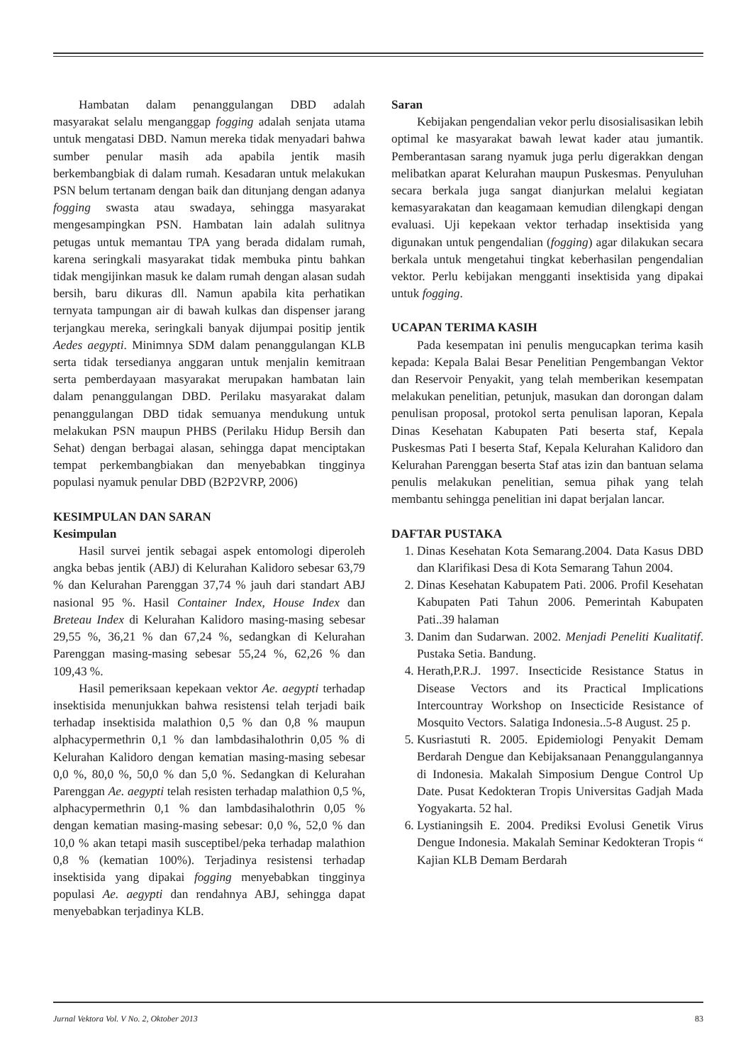Hambatan dalam penanggulangan DBD adalah masyarakat selalu menganggap fogging adalah senjata utama untuk mengatasi DBD. Namun mereka tidak menyadari bahwa sumber penular masih ada apabila jentik masih berkembangbiak di dalam rumah. Kesadaran untuk melakukan PSN belum tertanam dengan baik dan ditunjang dengan adanya fogging swasta atau swadaya, sehingga masyarakat mengesampingkan PSN. Hambatan lain adalah sulitnya petugas untuk memantau TPA yang berada didalam rumah, karena seringkali masyarakat tidak membuka pintu bahkan tidak mengijinkan masuk ke dalam rumah dengan alasan sudah bersih, baru dikuras dll. Namun apabila kita perhatikan ternyata tampungan air di bawah kulkas dan dispenser jarang terjangkau mereka, seringkali banyak dijumpai positip jentik Aedes aegypti. Minimnya SDM dalam penanggulangan KLB serta tidak tersedianya anggaran untuk menjalin kemitraan serta pemberdayaan masyarakat merupakan hambatan lain dalam penanggulangan DBD. Perilaku masyarakat dalam penanggulangan DBD tidak semuanya mendukung untuk melakukan PSN maupun PHBS (Perilaku Hidup Bersih dan Sehat) dengan berbagai alasan, sehingga dapat menciptakan tempat perkembangbiakan dan menyebabkan tingginya populasi nyamuk penular DBD (B2P2VRP, 2006)
KESIMPULAN DAN SARAN
Kesimpulan
Hasil survei jentik sebagai aspek entomologi diperoleh angka bebas jentik (ABJ) di Kelurahan Kalidoro sebesar 63,79 % dan Kelurahan Parenggan 37,74 % jauh dari standart ABJ nasional 95 %. Hasil Container Index, House Index dan Breteau Index di Kelurahan Kalidoro masing-masing sebesar 29,55 %, 36,21 % dan 67,24 %, sedangkan di Kelurahan Parenggan masing-masing sebesar 55,24 %, 62,26 % dan 109,43 %.
Hasil pemeriksaan kepekaan vektor Ae. aegypti terhadap insektisida menunjukkan bahwa resistensi telah terjadi baik terhadap insektisida malathion 0,5 % dan 0,8 % maupun alphacypermethrin 0,1 % dan lambdasihalothrin 0,05 % di Kelurahan Kalidoro dengan kematian masing-masing sebesar 0,0 %, 80,0 %, 50,0 % dan 5,0 %. Sedangkan di Kelurahan Parenggan Ae. aegypti telah resisten terhadap malathion 0,5 %, alphacypermethrin 0,1 % dan lambdasihalothrin 0,05 % dengan kematian masing-masing sebesar: 0,0 %, 52,0 % dan 10,0 % akan tetapi masih susceptibel/peka terhadap malathion 0,8 % (kematian 100%). Terjadinya resistensi terhadap insektisida yang dipakai fogging menyebabkan tingginya populasi Ae. aegypti dan rendahnya ABJ, sehingga dapat menyebabkan terjadinya KLB.
Saran
Kebijakan pengendalian vekor perlu disosialisasikan lebih optimal ke masyarakat bawah lewat kader atau jumantik. Pemberantasan sarang nyamuk juga perlu digerakkan dengan melibatkan aparat Kelurahan maupun Puskesmas. Penyuluhan secara berkala juga sangat dianjurkan melalui kegiatan kemasyarakatan dan keagamaan kemudian dilengkapi dengan evaluasi. Uji kepekaan vektor terhadap insektisida yang digunakan untuk pengendalian (fogging) agar dilakukan secara berkala untuk mengetahui tingkat keberhasilan pengendalian vektor. Perlu kebijakan mengganti insektisida yang dipakai untuk fogging.
UCAPAN TERIMA KASIH
Pada kesempatan ini penulis mengucapkan terima kasih kepada: Kepala Balai Besar Penelitian Pengembangan Vektor dan Reservoir Penyakit, yang telah memberikan kesempatan melakukan penelitian, petunjuk, masukan dan dorongan dalam penulisan proposal, protokol serta penulisan laporan, Kepala Dinas Kesehatan Kabupaten Pati beserta staf, Kepala Puskesmas Pati I beserta Staf, Kepala Kelurahan Kalidoro dan Kelurahan Parenggan beserta Staf atas izin dan bantuan selama penulis melakukan penelitian, semua pihak yang telah membantu sehingga penelitian ini dapat berjalan lancar.
DAFTAR PUSTAKA
1. Dinas Kesehatan Kota Semarang.2004. Data Kasus DBD dan Klarifikasi Desa di Kota Semarang Tahun 2004.
2. Dinas Kesehatan Kabupatem Pati. 2006. Profil Kesehatan Kabupaten Pati Tahun 2006. Pemerintah Kabupaten Pati..39 halaman
3. Danim dan Sudarwan. 2002. Menjadi Peneliti Kualitatif. Pustaka Setia. Bandung.
4. Herath,P.R.J. 1997. Insecticide Resistance Status in Disease Vectors and its Practical Implications Intercountray Workshop on Insecticide Resistance of Mosquito Vectors. Salatiga Indonesia..5-8 August. 25 p.
5. Kusriastuti R. 2005. Epidemiologi Penyakit Demam Berdarah Dengue dan Kebijaksanaan Penanggulangannya di Indonesia. Makalah Simposium Dengue Control Up Date. Pusat Kedokteran Tropis Universitas Gadjah Mada Yogyakarta. 52 hal.
6. Lystianingsih E. 2004. Prediksi Evolusi Genetik Virus Dengue Indonesia. Makalah Seminar Kedokteran Tropis “ Kajian KLB Demam Berdarah
Jurnal Vektora Vol. V No. 2, Oktober 2013 83